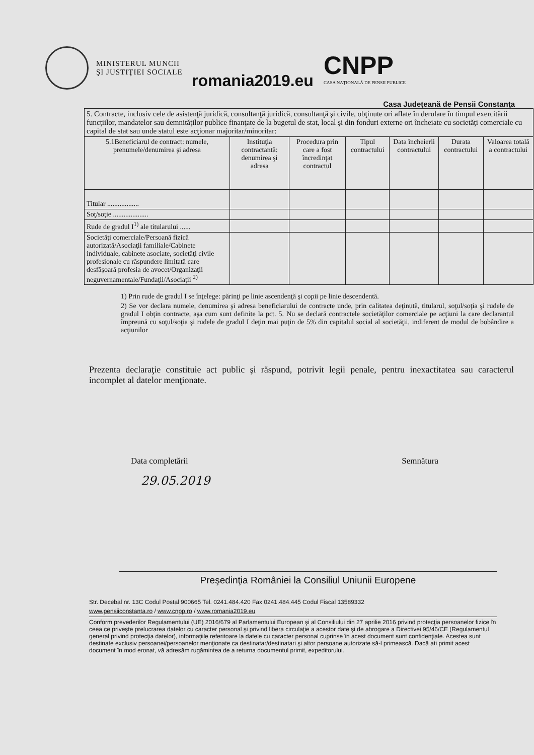MINISTERUL MUNCII ŞI JUSTIŢIEI SOCIALE
romania2019.eu
CNPP
CASA NAŢIONALĂ DE PENSII PUBLICE
Casa Judeţeană de Pensii Constanţa
| 5. Contracte, inclusiv cele de asistenţă juridică, consultanţă juridică, consultanţă şi civile, obţinute ori aflate în derulare în timpul exercitării funcţiilor, mandatelor sau demnităţilor publice finanţate de la bugetul de stat, local şi din fonduri externe ori încheiate cu societăţi comerciale cu capital de stat sau unde statul este acţionar majoritar/minoritar: | | | | | | |
| 5.1Beneficiarul de contract: numele, prenumele/denumirea şi adresa | Instituţia contractantă: denumirea şi adresa | Procedura prin care a fost încredinţat contractul | Tipul contractului | Data încheierii contractului | Durata contractului | Valoarea totală a contractului |
| Titular .................. | | | | | | |
| Soţ/soţie .................... | | | | | | |
| Rude de gradul I<sup>1)</sup> ale titularului ...... | | | | | | |
| Societăţi comerciale/Persoană fizică autorizată/Asociaţii familiale/Cabinete individuale, cabinete asociate, societăţi civile profesionale cu răspundere limitată care desfăşoară profesia de avocet/Organizaţii neguvernamentale/Fundaţii/Asociaţii <sup>2)</sup> | | | | | | |
1) Prin rude de gradul I se înţelege: părinţi pe linie ascendenţă şi copii pe linie descendentă.
2) Se vor declara numele, denumirea şi adresa beneficiarului de contracte unde, prin calitatea deţinută, titularul, soţul/soţia şi rudele de gradul I obţin contracte, aşa cum sunt definite la pct. 5. Nu se declară contractele societăţilor comerciale pe acţiuni la care declarantul împreună cu soţul/soţia şi rudele de gradul I deţin mai puţin de 5% din capitalul social al societăţii, indiferent de modul de bobândire a acţiunilor
Prezenta declaraţie constituie act public şi răspund, potrivit legii penale, pentru inexactitatea sau caracterul incomplet al datelor menţionate.
Data completării Semnătura
29.05.2019
Preşedinţia României la Consiliul Uniunii Europene
Str. Decebal nr. 13C Codul Postal 900665 Tel. 0241.484.420 Fax 0241.484.445 Codul Fiscal 13589332
www.pensiiconstanta.ro / www.cnpp.ro / www.romania2019.eu
Conform prevederilor Regulamentului (UE) 2016/679 al Parlamentului European şi al Consiliului din 27 aprilie 2016 privind protecţia persoanelor fizice în ceea ce priveşte prelucrarea datelor cu caracter personal şi privind libera circulaţie a acestor date şi de abrogare a Directivei 95/46/CE (Regulamentul general privind protecţia datelor), informaţiile referitoare la datele cu caracter personal cuprinse în acest document sunt confidenţiale. Acestea sunt destinate exclusiv persoanei/persoanelor menţionate ca destinatar/destinatari şi altor persoane autorizate să-l primească. Dacă ati primit acest document în mod eronat, vă adresăm rugămintea de a returna documentul primit, expeditorului.